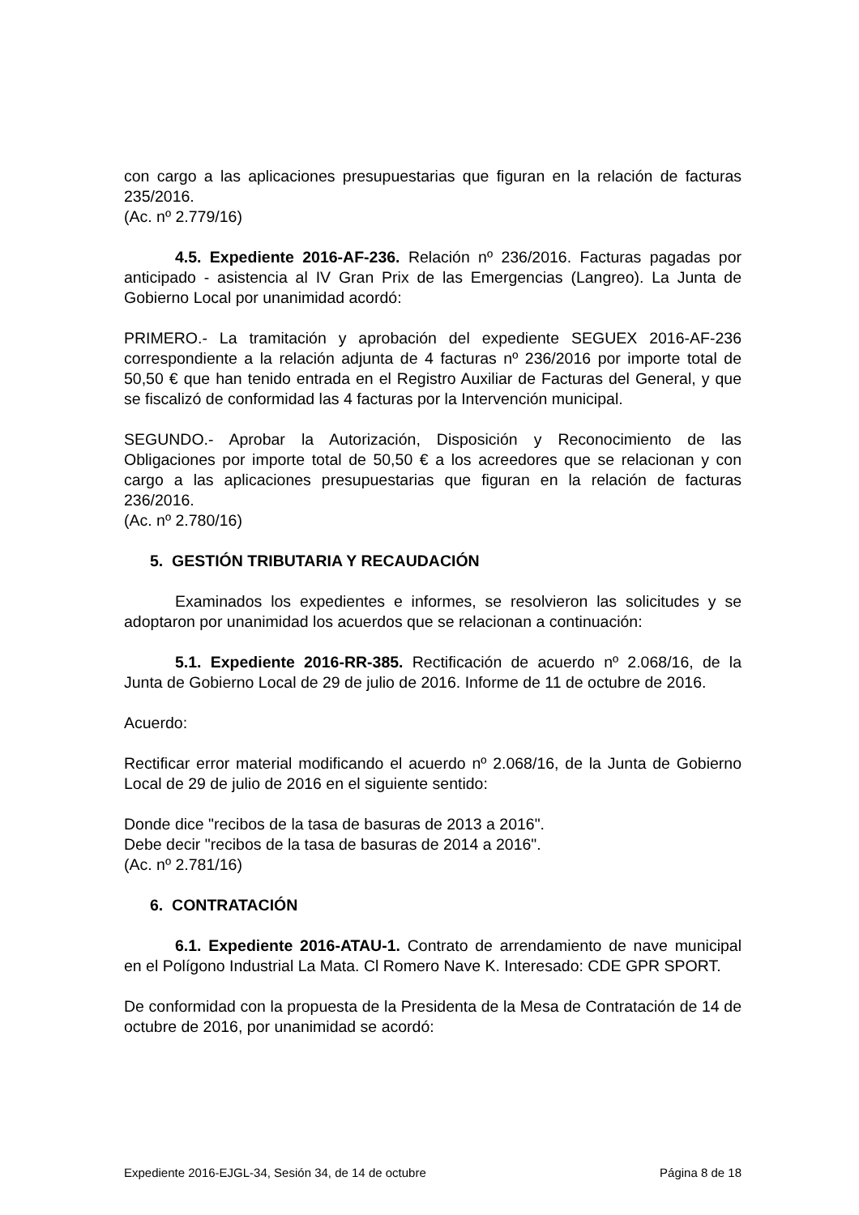con cargo a las aplicaciones presupuestarias que figuran en la relación de facturas 235/2016.
(Ac. nº 2.779/16)
4.5. Expediente 2016-AF-236. Relación nº 236/2016. Facturas pagadas por anticipado - asistencia al IV Gran Prix de las Emergencias (Langreo). La Junta de Gobierno Local por unanimidad acordó:
PRIMERO.- La tramitación y aprobación del expediente SEGUEX 2016-AF-236 correspondiente a la relación adjunta de 4 facturas nº 236/2016 por importe total de 50,50 € que han tenido entrada en el Registro Auxiliar de Facturas del General, y que se fiscalizó de conformidad las 4 facturas por la Intervención municipal.
SEGUNDO.- Aprobar la Autorización, Disposición y Reconocimiento de las Obligaciones por importe total de 50,50 € a los acreedores que se relacionan y con cargo a las aplicaciones presupuestarias que figuran en la relación de facturas 236/2016.
(Ac. nº 2.780/16)
5. GESTIÓN TRIBUTARIA Y RECAUDACIÓN
Examinados los expedientes e informes, se resolvieron las solicitudes y se adoptaron por unanimidad los acuerdos que se relacionan a continuación:
5.1. Expediente 2016-RR-385. Rectificación de acuerdo nº 2.068/16, de la Junta de Gobierno Local de 29 de julio de 2016. Informe de 11 de octubre de 2016.
Acuerdo:
Rectificar error material modificando el acuerdo nº 2.068/16, de la Junta de Gobierno Local de 29 de julio de 2016 en el siguiente sentido:
Donde dice "recibos de la tasa de basuras de 2013 a 2016".
Debe decir "recibos de la tasa de basuras de 2014 a 2016".
(Ac. nº 2.781/16)
6. CONTRATACIÓN
6.1. Expediente 2016-ATAU-1. Contrato de arrendamiento de nave municipal en el Polígono Industrial La Mata. Cl Romero Nave K. Interesado: CDE GPR SPORT.
De conformidad con la propuesta de la Presidenta de la Mesa de Contratación de 14 de octubre de 2016, por unanimidad se acordó:
Expediente 2016-EJGL-34, Sesión 34, de 14 de octubre Página 8 de 18